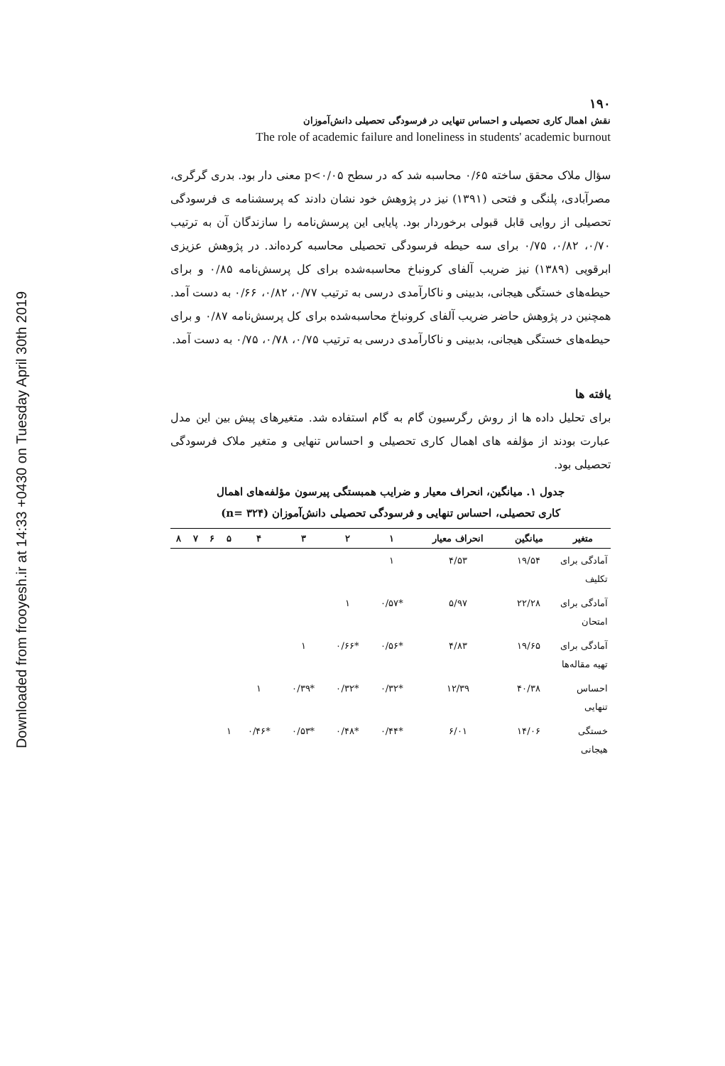Downloaded from frooyesh.ir at 14:33 +0430 on Tuesday April 30th 2019
۱۹۰
نقش اهمال کاری تحصیلی و احساس تنهایی در فرسودگی تحصیلی دانش‌آموزان
The role of academic failure and loneliness in students' academic burnout
سؤال ملاک محقق ساخته ۰/۶۵ محاسبه شد که در سطح p<۰/۰۵ معنی دار بود. بدری گرگری، مصرآبادی، پلنگی و فتحی (۱۳۹۱) نیز در پژوهش خود نشان دادند که پرسشنامه ی فرسودگی تحصیلی از روایی قابل قبولی برخوردار بود. پایایی این پرسش‌نامه را سازندگان آن به ترتیب ۰/۷۰، ۰/۸۲، ۰/۷۵ برای سه حیطه فرسودگی تحصیلی محاسبه کرده‌اند. در پژوهش عزیزی ابرقویی (۱۳۸۹) نیز ضریب آلفای کرونباخ محاسبه‌شده برای کل پرسش‌نامه ۰/۸۵ و برای حیطه‌های خستگی هیجانی، بدبینی و ناکارآمدی درسی به ترتیب ۰/۷۷، ۰/۸۲، ۰/۶۶ به دست آمد. همچنین در پژوهش حاضر ضریب آلفای کرونباخ محاسبه‌شده برای کل پرسش‌نامه ۰/۸۷ و برای حیطه‌های خستگی هیجانی، بدبینی و ناکارآمدی درسی به ترتیب ۰/۷۵، ۰/۷۸، ۰/۷۵ به دست آمد.
یافته ها
برای تحلیل داده ها از روش رگرسیون گام به گام استفاده شد. متغیرهای پیش بین این مدل عبارت بودند از مؤلفه های اهمال کاری تحصیلی و احساس تنهایی و متغیر ملاک فرسودگی تحصیلی بود.
جدول ۱. میانگین، انحراف معیار و ضرایب همبستگی پیرسون مؤلفه‌های اهمال
کاری تحصیلی، احساس تنهایی و فرسودگی تحصیلی دانش‌آموزان (n= ۳۲۴)
| متغیر | میانگین | انحراف معیار | ۱ | ۲ | ۳ | ۴ | ۵ | ۶ | ۷ | ۸ |
| --- | --- | --- | --- | --- | --- | --- | --- | --- | --- | --- |
| آمادگی برای تکلیف | ۱۹/۵۴ | ۴/۵۳ | ۱ | | | | | | | |
| آمادگی برای امتحان | ۲۲/۲۸ | ۵/۹۷ | *۰/۵۷ | ۱ | | | | | | |
| آمادگی برای تهیه مقاله‌ها | ۱۹/۶۵ | ۴/۸۳ | *۰/۵۶ | *۰/۶۶ | ۱ | | | | | |
| احساس تنهایی | ۴۰/۳۸ | ۱۲/۳۹ | *۰/۳۲ | *۰/۳۲ | *۰/۳۹ | ۱ | | | | |
| خستگی هیجانی | ۱۴/۰۶ | ۶/۰۱ | *۰/۴۴ | *۰/۴۸ | *۰/۵۳ | *۰/۴۶ | ۱ | | | |